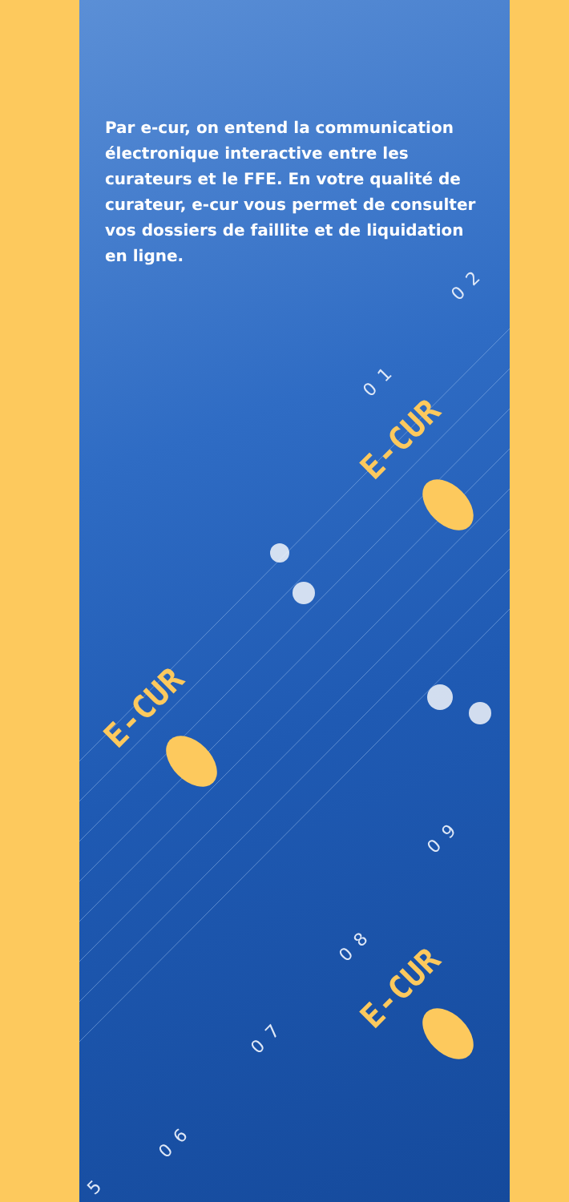Par e-cur, on entend la communication électronique interactive entre les curateurs et le FFE. En votre qualité de curateur, e-cur vous permet de consulter vos dossiers de faillite et de liquidation en ligne.
02
01
E-CUR
E-CUR
09
08
E-CUR
07
06
5